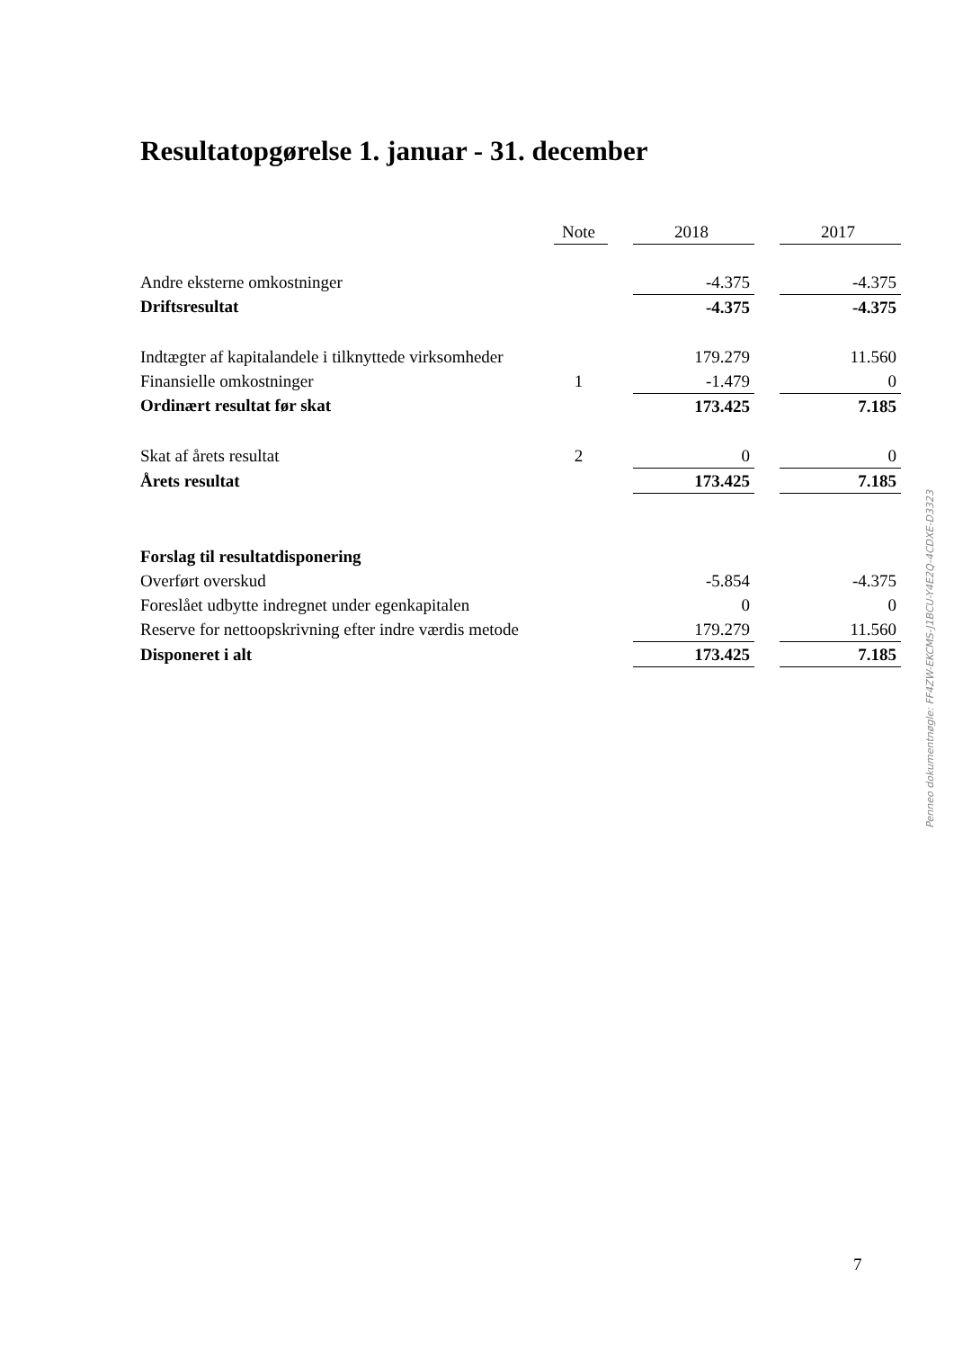Resultatopgørelse 1. januar - 31. december
| | Note | | 2018 | | 2017 |
| --- | --- | --- | --- | --- | --- |
| Andre eksterne omkostninger | | | -4.375 | | -4.375 |
| Driftsresultat | | | -4.375 | | -4.375 |
| Indtægter af kapitalandele i tilknyttede virksomheder | | | 179.279 | | 11.560 |
| Finansielle omkostninger | 1 | | -1.479 | | 0 |
| Ordinært resultat før skat | | | 173.425 | | 7.185 |
| Skat af årets resultat | 2 | | 0 | | 0 |
| Årets resultat | | | 173.425 | | 7.185 |
| Forslag til resultatdisponering | | | | | |
| Overført overskud | | | -5.854 | | -4.375 |
| Foreslået udbytte indregnet under egenkapitalen | | | 0 | | 0 |
| Reserve for nettoopskrivning efter indre værdis metode | | | 179.279 | | 11.560 |
| Disponeret i alt | | | 173.425 | | 7.185 |
Penneo dokumentnøgle: FF4ZW-EKCMS-J1BCU-Y4E2Q-4CDXE-D3323
7